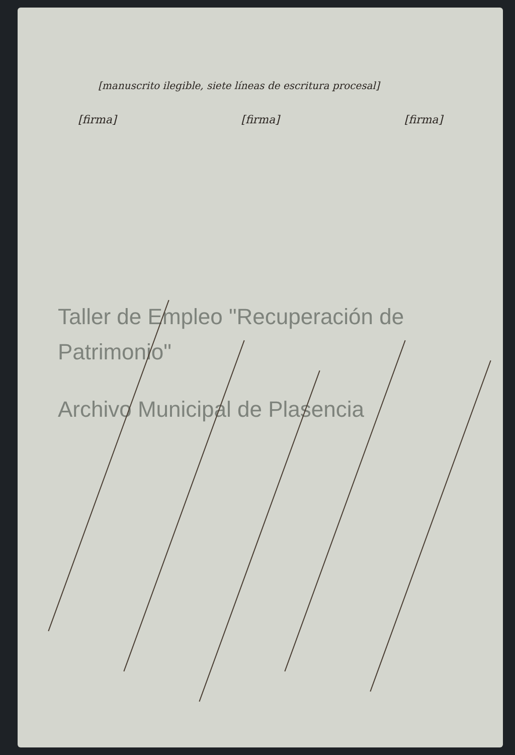[manuscrito ilegible, siete líneas de escritura procesal]
[firma] [firma] [firma]
Taller de Empleo "Recuperación de Patrimonio"
Archivo Municipal de Plasencia